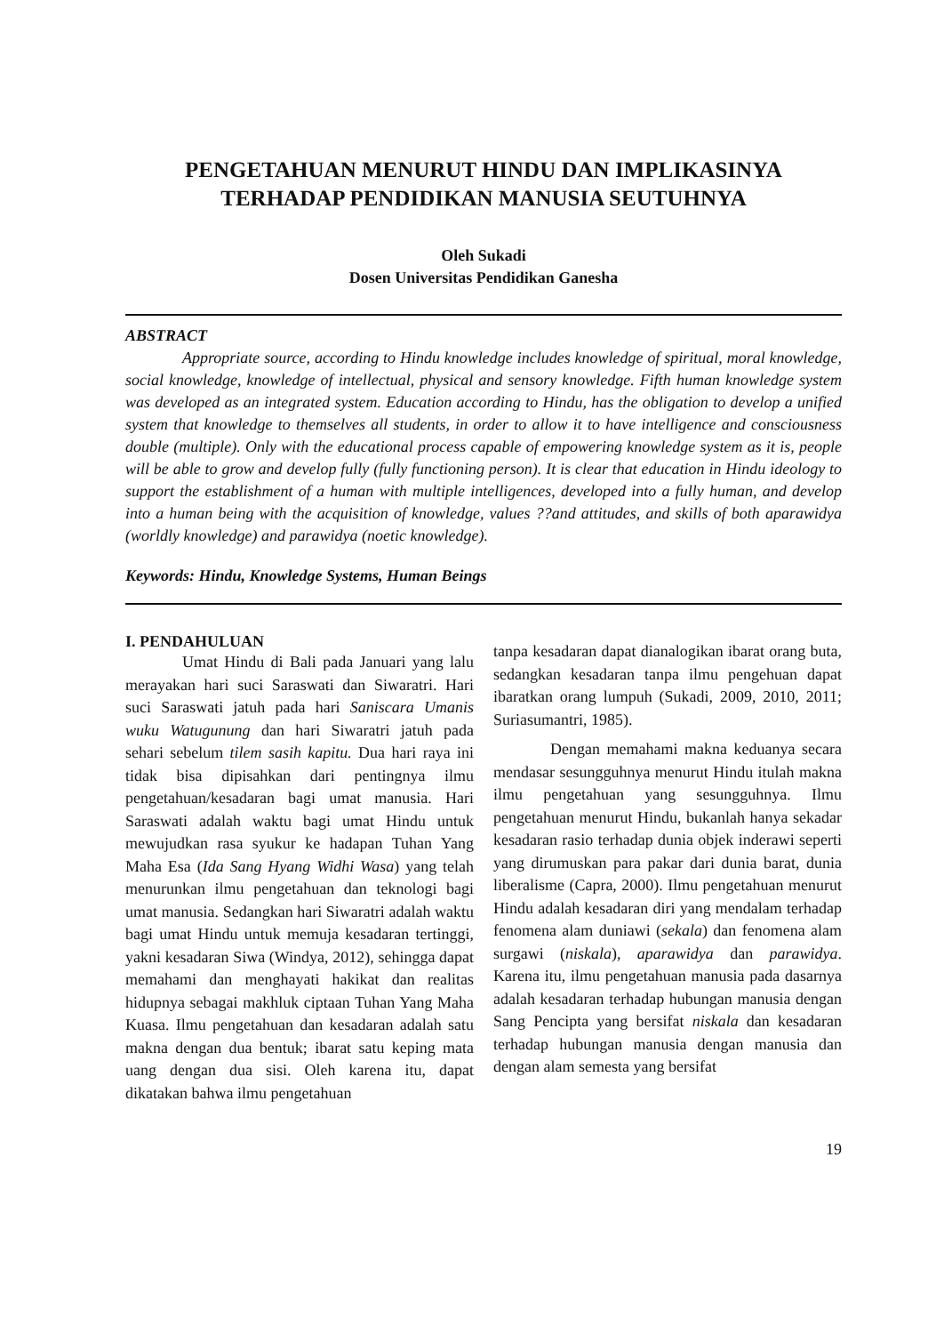PENGETAHUAN MENURUT HINDU DAN IMPLIKASINYA
TERHADAP PENDIDIKAN MANUSIA SEUTUHNYA
Oleh Sukadi
Dosen Universitas Pendidikan Ganesha
ABSTRACT
Appropriate source, according to Hindu knowledge includes knowledge of spiritual, moral knowledge, social knowledge, knowledge of intellectual, physical and sensory knowledge. Fifth human knowledge system was developed as an integrated system. Education according to Hindu, has the obligation to develop a unified system that knowledge to themselves all students, in order to allow it to have intelligence and consciousness double (multiple). Only with the educational process capable of empowering knowledge system as it is, people will be able to grow and develop fully (fully functioning person). It is clear that education in Hindu ideology to support the establishment of a human with multiple intelligences, developed into a fully human, and develop into a human being with the acquisition of knowledge, values ??and attitudes, and skills of both aparawidya (worldly knowledge) and parawidya (noetic knowledge).
Keywords: Hindu, Knowledge Systems, Human Beings
I. PENDAHULUAN
Umat Hindu di Bali pada Januari yang lalu merayakan hari suci Saraswati dan Siwaratri. Hari suci Saraswati jatuh pada hari Saniscara Umanis wuku Watugunung dan hari Siwaratri jatuh pada sehari sebelum tilem sasih kapitu. Dua hari raya ini tidak bisa dipisahkan dari pentingnya ilmu pengetahuan/kesadaran bagi umat manusia. Hari Saraswati adalah waktu bagi umat Hindu untuk mewujudkan rasa syukur ke hadapan Tuhan Yang Maha Esa (Ida Sang Hyang Widhi Wasa) yang telah menurunkan ilmu pengetahuan dan teknologi bagi umat manusia. Sedangkan hari Siwaratri adalah waktu bagi umat Hindu untuk memuja kesadaran tertinggi, yakni kesadaran Siwa (Windya, 2012), sehingga dapat memahami dan menghayati hakikat dan realitas hidupnya sebagai makhluk ciptaan Tuhan Yang Maha Kuasa. Ilmu pengetahuan dan kesadaran adalah satu makna dengan dua bentuk; ibarat satu keping mata uang dengan dua sisi. Oleh karena itu, dapat dikatakan bahwa ilmu pengetahuan
tanpa kesadaran dapat dianalogikan ibarat orang buta, sedangkan kesadaran tanpa ilmu pengehuan dapat ibaratkan orang lumpuh (Sukadi, 2009, 2010, 2011; Suriasumantri, 1985).
Dengan memahami makna keduanya secara mendasar sesungguhnya menurut Hindu itulah makna ilmu pengetahuan yang sesungguhnya. Ilmu pengetahuan menurut Hindu, bukanlah hanya sekadar kesadaran rasio terhadap dunia objek inderawi seperti yang dirumuskan para pakar dari dunia barat, dunia liberalisme (Capra, 2000). Ilmu pengetahuan menurut Hindu adalah kesadaran diri yang mendalam terhadap fenomena alam duniawi (sekala) dan fenomena alam surgawi (niskala), aparawidya dan parawidya. Karena itu, ilmu pengetahuan manusia pada dasarnya adalah kesadaran terhadap hubungan manusia dengan Sang Pencipta yang bersifat niskala dan kesadaran terhadap hubungan manusia dengan manusia dan dengan alam semesta yang bersifat
19